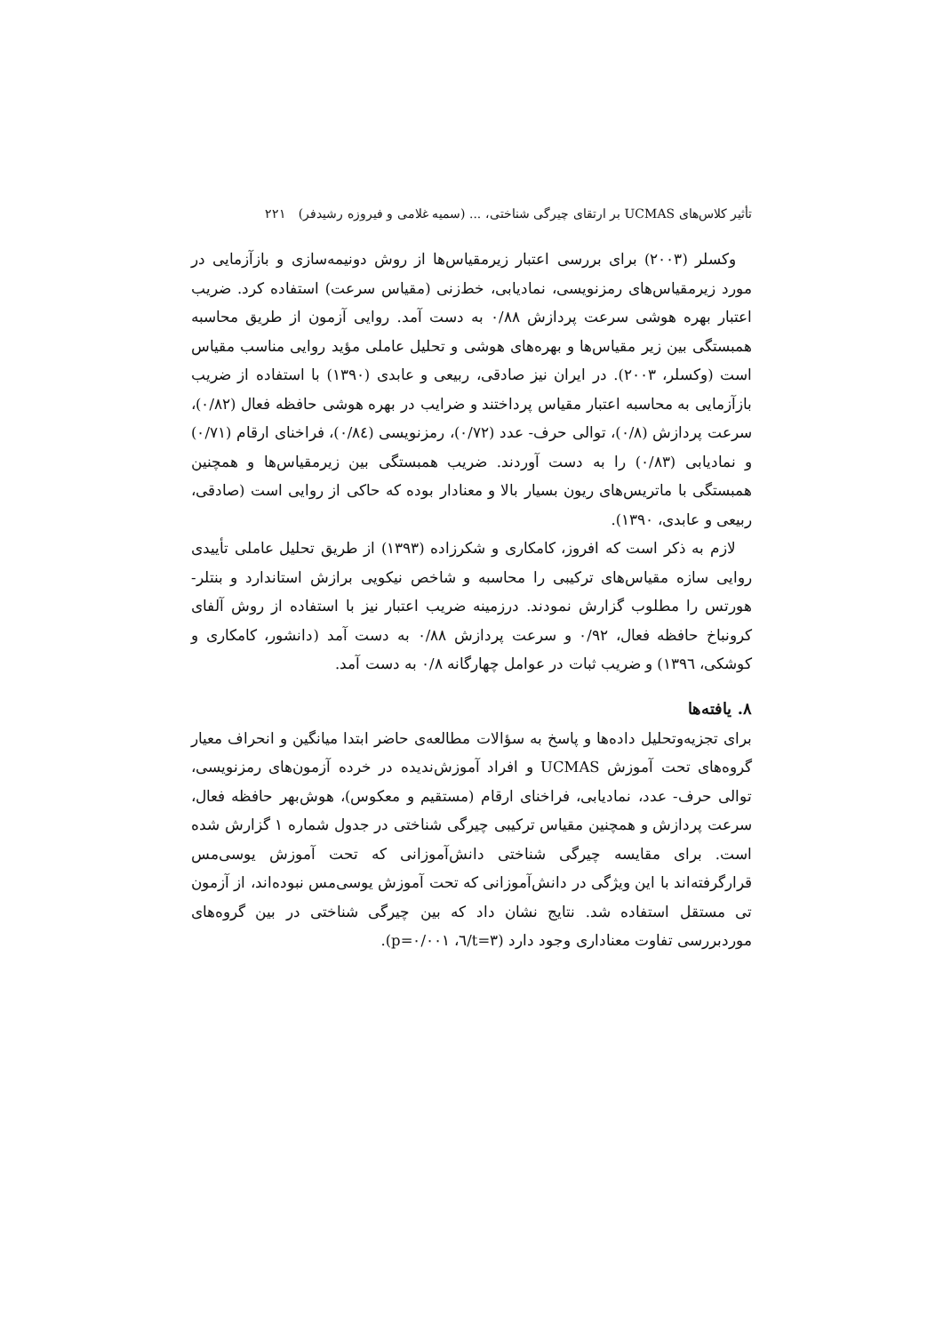تأثیر کلاس‌های UCMAS بر ارتقای چیرگی شناختی، ... (سمیه غلامی و فیروزه رشیدفر) ۲۲۱
وکسلر (۲۰۰۳) برای بررسی اعتبار زیرمقیاس‌ها از روش دونیمه‌سازی و بازآزمایی در مورد زیرمقیاس‌های رمزنویسی، نمادیابی، خط‌زنی (مقیاس سرعت) استفاده کرد. ضریب اعتبار بهره هوشی سرعت پردازش ۰/۸۸ به دست آمد. روایی آزمون از طریق محاسبه همبستگی بین زیر مقیاس‌ها و بهره‌های هوشی و تحلیل عاملی مؤید روایی مناسب مقیاس است (وکسلر، ۲۰۰۳). در ایران نیز صادقی، ربیعی و عابدی (۱۳۹۰) با استفاده از ضریب بازآزمایی به محاسبه اعتبار مقیاس پرداختند و ضرایب در بهره هوشی حافظه فعال (۰/۸۲)، سرعت پردازش (۰/۸)، توالی حرف- عدد (۰/۷۲)، رمزنویسی (۰/۸٤)، فراخنای ارقام (۰/۷۱) و نمادیابی (۰/۸۳) را به دست آوردند. ضریب همبستگی بین زیرمقیاس‌ها و همچنین همبستگی با ماتریس‌های ریون بسیار بالا و معنادار بوده که حاکی از روایی است (صادقی، ربیعی و عابدی، ۱۳۹۰).
لازم به ذکر است که افروز، کامکاری و شکرزاده (۱۳۹۳) از طریق تحلیل عاملی تأییدی روایی سازه مقیاس‌های ترکیبی را محاسبه و شاخص نیکویی برازش استاندارد و بنتلر- هورتس را مطلوب گزارش نمودند. درزمینه ضریب اعتبار نیز با استفاده از روش آلفای کرونباخ حافظه فعال، ۰/۹۲ و سرعت پردازش ۰/۸۸ به دست آمد (دانشور، کامکاری و کوشکی، ۱۳۹٦) و ضریب ثبات در عوامل چهارگانه ۰/۸ به دست آمد.
۸. یافته‌ها
برای تجزیه‌وتحلیل داده‌ها و پاسخ به سؤالات مطالعه‌ی حاضر ابتدا میانگین و انحراف معیار گروه‌های تحت آموزش UCMAS و افراد آموزش‌ندیده در خرده آزمون‌های رمزنویسی، توالی حرف- عدد، نمادیابی، فراخنای ارقام (مستقیم و معکوس)، هوش‌بهر حافظه فعال، سرعت پردازش و همچنین مقیاس ترکیبی چیرگی شناختی در جدول شماره ۱ گزارش شده است. برای مقایسه چیرگی شناختی دانش‌آموزانی که تحت آموزش یوسی‌مس قرارگرفته‌اند با این ویژگی در دانش‌آموزانی که تحت آموزش یوسی‌مس نبوده‌اند، از آزمون تی مستقل استفاده شد. نتایج نشان داد که بین چیرگی شناختی در بین گروه‌های موردبررسی تفاوت معناداری وجود دارد (t=۳/٦، p=۰/۰۰۱).